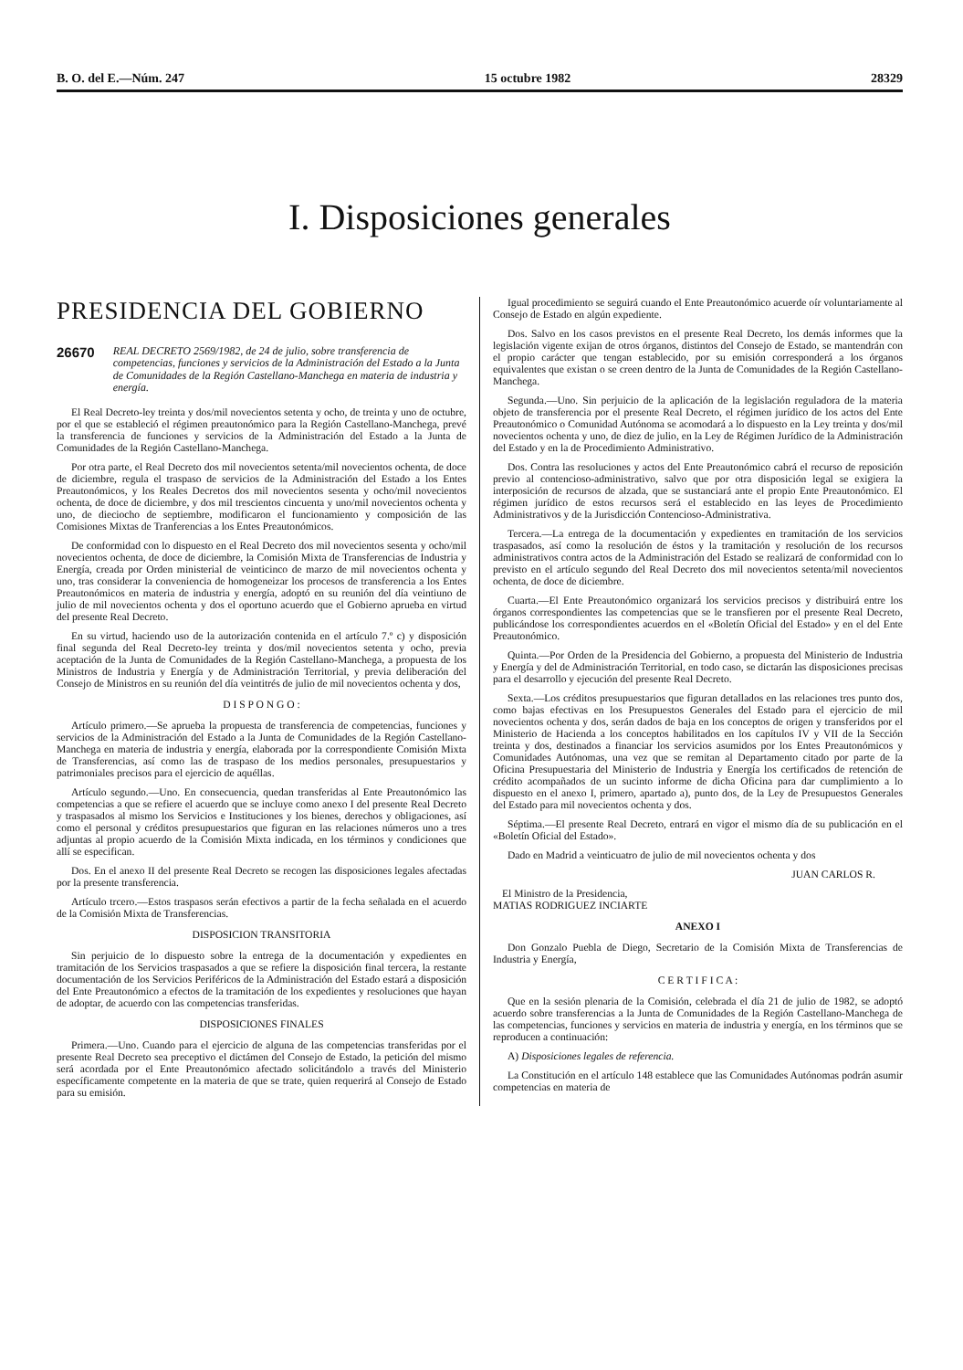B. O. del E.—Núm. 247 15 octubre 1982 28329
I. Disposiciones generales
PRESIDENCIA DEL GOBIERNO
26670 REAL DECRETO 2569/1982, de 24 de julio, sobre transferencia de competencias, funciones y servicios de la Administración del Estado a la Junta de Comunidades de la Región Castellano-Manchega en materia de industria y energía.
El Real Decreto-ley treinta y dos/mil novecientos setenta y ocho, de treinta y uno de octubre, por el que se estableció el régimen preautonómico para la Región Castellano-Manchega, prevé la transferencia de funciones y servicios de la Administración del Estado a la Junta de Comunidades de la Región Castellano-Manchega.
Por otra parte, el Real Decreto dos mil novecientos setenta/mil novecientos ochenta, de doce de diciembre, regula el traspaso de servicios de la Administración del Estado a los Entes Preautonómicos, y los Reales Decretos dos mil novecientos sesenta y ocho/mil novecientos ochenta, de doce de diciembre, y dos mil trescientos cincuenta y uno/mil novecientos ochenta y uno, de dieciocho de septiembre, modificaron el funcionamiento y composición de las Comisiones Mixtas de Tranferencias a los Entes Preautonómicos.
De conformidad con lo dispuesto en el Real Decreto dos mil novecientos sesenta y ocho/mil novecientos ochenta, de doce de diciembre, la Comisión Mixta de Transferencias de Industria y Energía, creada por Orden ministerial de veinticinco de marzo de mil novecientos ochenta y uno, tras considerar la conveniencia de homogeneizar los procesos de transferencia a los Entes Preautonómicos en materia de industria y energía, adoptó en su reunión del día veintiuno de julio de mil novecientos ochenta y dos el oportuno acuerdo que el Gobierno aprueba en virtud del presente Real Decreto.
En su virtud, haciendo uso de la autorización contenida en el artículo 7.º c) y disposición final segunda del Real Decreto-ley treinta y dos/mil novecientos setenta y ocho, previa aceptación de la Junta de Comunidades de la Región Castellano-Manchega, a propuesta de los Ministros de Industria y Energía y de Administración Territorial, y previa deliberación del Consejo de Ministros en su reunión del día veintitrés de julio de mil novecientos ochenta y dos,
D I S P O N G O :
Artículo primero.—Se aprueba la propuesta de transferencia de competencias, funciones y servicios de la Administración del Estado a la Junta de Comunidades de la Región Castellano-Manchega en materia de industria y energía, elaborada por la correspondiente Comisión Mixta de Transferencias, así como las de traspaso de los medios personales, presupuestarios y patrimoniales precisos para el ejercicio de aquéllas.
Artículo segundo.—Uno. En consecuencia, quedan transferidas al Ente Preautonómico las competencias a que se refiere el acuerdo que se incluye como anexo I del presente Real Decreto y traspasados al mismo los Servicios e Instituciones y los bienes, derechos y obligaciones, así como el personal y créditos presupuestarios que figuran en las relaciones números uno a tres adjuntas al propio acuerdo de la Comisión Mixta indicada, en los términos y condiciones que allí se especifican.
Dos. En el anexo II del presente Real Decreto se recogen las disposiciones legales afectadas por la presente transferencia.
Artículo trcero.—Estos traspasos serán efectivos a partir de la fecha señalada en el acuerdo de la Comisión Mixta de Transferencias.
DISPOSICION TRANSITORIA
Sin perjuicio de lo dispuesto sobre la entrega de la documentación y expedientes en tramitación de los Servicios traspasados a que se refiere la disposición final tercera, la restante documentación de los Servicios Periféricos de la Administración del Estado estará a disposición del Ente Preautonómico a efectos de la tramitación de los expedientes y resoluciones que hayan de adoptar, de acuerdo con las competencias transferidas.
DISPOSICIONES FINALES
Primera.—Uno. Cuando para el ejercicio de alguna de las competencias transferidas por el presente Real Decreto sea preceptivo el dictámen del Consejo de Estado, la petición del mismo será acordada por el Ente Preautonómico afectado solicitándolo a través del Ministerio específicamente competente en la materia de que se trate, quien requerirá al Consejo de Estado para su emisión.
Igual procedimiento se seguirá cuando el Ente Preautonómico acuerde oír voluntariamente al Consejo de Estado en algún expediente.
Dos. Salvo en los casos previstos en el presente Real Decreto, los demás informes que la legislación vigente exijan de otros órganos, distintos del Consejo de Estado, se mantendrán con el propio carácter que tengan establecido, por su emisión corresponderá a los órganos equivalentes que existan o se creen dentro de la Junta de Comunidades de la Región Castellano-Manchega.
Segunda.—Uno. Sin perjuicio de la aplicación de la legislación reguladora de la materia objeto de transferencia por el presente Real Decreto, el régimen jurídico de los actos del Ente Preautonómico o Comunidad Autónoma se acomodará a lo dispuesto en la Ley treinta y dos/mil novecientos ochenta y uno, de diez de julio, en la Ley de Régimen Jurídico de la Administración del Estado y en la de Procedimiento Administrativo.
Dos. Contra las resoluciones y actos del Ente Preautonómico cabrá el recurso de reposición previo al contencioso-administrativo, salvo que por otra disposición legal se exigiera la interposición de recursos de alzada, que se sustanciará ante el propio Ente Preautonómico. El régimen jurídico de estos recursos será el establecido en las leyes de Procedimiento Administrativos y de la Jurisdicción Contencioso-Administrativa.
Tercera.—La entrega de la documentación y expedientes en tramitación de los servicios traspasados, así como la resolución de éstos y la tramitación y resolución de los recursos administrativos contra actos de la Administración del Estado se realizará de conformidad con lo previsto en el artículo segundo del Real Decreto dos mil novecientos setenta/mil novecientos ochenta, de doce de diciembre.
Cuarta.—El Ente Preautonómico organizará los servicios precisos y distribuirá entre los órganos correspondientes las competencias que se le transfieren por el presente Real Decreto, publicándose los correspondientes acuerdos en el «Boletín Oficial del Estado» y en el del Ente Preautonómico.
Quinta.—Por Orden de la Presidencia del Gobierno, a propuesta del Ministerio de Industria y Energía y del de Administración Territorial, en todo caso, se dictarán las disposiciones precisas para el desarrollo y ejecución del presente Real Decreto.
Sexta.—Los créditos presupuestarios que figuran detallados en las relaciones tres punto dos, como bajas efectivas en los Presupuestos Generales del Estado para el ejercicio de mil novecientos ochenta y dos, serán dados de baja en los conceptos de origen y transferidos por el Ministerio de Hacienda a los conceptos habilitados en los capítulos IV y VII de la Sección treinta y dos, destinados a financiar los servicios asumidos por los Entes Preautonómicos y Comunidades Autónomas, una vez que se remitan al Departamento citado por parte de la Oficina Presupuestaria del Ministerio de Industria y Energía los certificados de retención de crédito acompañados de un sucinto informe de dicha Oficina para dar cumplimiento a lo dispuesto en el anexo I, primero, apartado a), punto dos, de la Ley de Presupuestos Generales del Estado para mil novecientos ochenta y dos.
Séptima.—El presente Real Decreto, entrará en vigor el mismo día de su publicación en el «Boletín Oficial del Estado».
Dado en Madrid a veinticuatro de julio de mil novecientos ochenta y dos
JUAN CARLOS R.
El Ministro de la Presidencia,
MATIAS RODRIGUEZ INCIARTE
ANEXO I
Don Gonzalo Puebla de Diego, Secretario de la Comisión Mixta de Transferencias de Industria y Energía,
C E R T I F I C A :
Que en la sesión plenaria de la Comisión, celebrada el día 21 de julio de 1982, se adoptó acuerdo sobre transferencias a la Junta de Comunidades de la Región Castellano-Manchega de las competencias, funciones y servicios en materia de industria y energía, en los términos que se reproducen a continuación:
A) Disposiciones legales de referencia.
La Constitución en el artículo 148 establece que las Comunidades Autónomas podrán asumir competencias en materia de